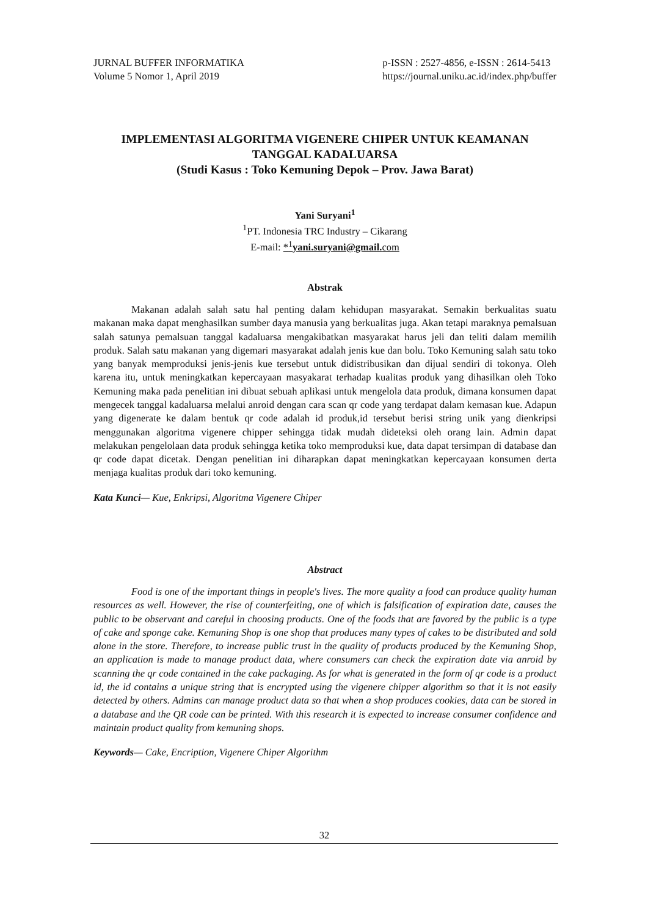JURNAL BUFFER INFORMATIKA
Volume 5 Nomor 1, April 2019
p-ISSN : 2527-4856, e-ISSN : 2614-5413
https://journal.uniku.ac.id/index.php/buffer
IMPLEMENTASI ALGORITMA VIGENERE CHIPER UNTUK KEAMANAN TANGGAL KADALUARSA
(Studi Kasus : Toko Kemuning Depok – Prov. Jawa Barat)
Yani Suryani<sup>1</sup>
<sup>1</sup> PT. Indonesia TRC Industry – Cikarang
E-mail: *<sup>1</sup>yani.suryani@gmail. com
Abstrak
Makanan adalah salah satu hal penting dalam kehidupan masyarakat. Semakin berkualitas suatu makanan maka dapat menghasilkan sumber daya manusia yang berkualitas juga. Akan tetapi maraknya pemalsuan salah satunya pemalsuan tanggal kadaluarsa mengakibatkan masyarakat harus jeli dan teliti dalam memilih produk. Salah satu makanan yang digemari masyarakat adalah jenis kue dan bolu. Toko Kemuning salah satu toko yang banyak memproduksi jenis-jenis kue tersebut untuk didistribusikan dan dijual sendiri di tokonya. Oleh karena itu, untuk meningkatkan kepercayaan masyakarat terhadap kualitas produk yang dihasilkan oleh Toko Kemuning maka pada penelitian ini dibuat sebuah aplikasi untuk mengelola data produk, dimana konsumen dapat mengecek tanggal kadaluarsa melalui anroid dengan cara scan qr code yang terdapat dalam kemasan kue. Adapun yang digenerate ke dalam bentuk qr code adalah id produk,id tersebut berisi string unik yang dienkripsi menggunakan algoritma vigenere chipper sehingga tidak mudah dideteksi oleh orang lain. Admin dapat melakukan pengelolaan data produk sehingga ketika toko memproduksi kue, data dapat tersimpan di database dan qr code dapat dicetak. Dengan penelitian ini diharapkan dapat meningkatkan kepercayaan konsumen derta menjaga kualitas produk dari toko kemuning.
Kata Kunci— Kue, Enkripsi, Algoritma Vigenere Chiper
Abstract
Food is one of the important things in people's lives. The more quality a food can produce quality human resources as well. However, the rise of counterfeiting, one of which is falsification of expiration date, causes the public to be observant and careful in choosing products. One of the foods that are favored by the public is a type of cake and sponge cake. Kemuning Shop is one shop that produces many types of cakes to be distributed and sold alone in the store. Therefore, to increase public trust in the quality of products produced by the Kemuning Shop, an application is made to manage product data, where consumers can check the expiration date via anroid by scanning the qr code contained in the cake packaging. As for what is generated in the form of qr code is a product id, the id contains a unique string that is encrypted using the vigenere chipper algorithm so that it is not easily detected by others. Admins can manage product data so that when a shop produces cookies, data can be stored in a database and the QR code can be printed. With this research it is expected to increase consumer confidence and maintain product quality from kemuning shops.
Keywords— Cake, Encription, Vigenere Chiper Algorithm
32